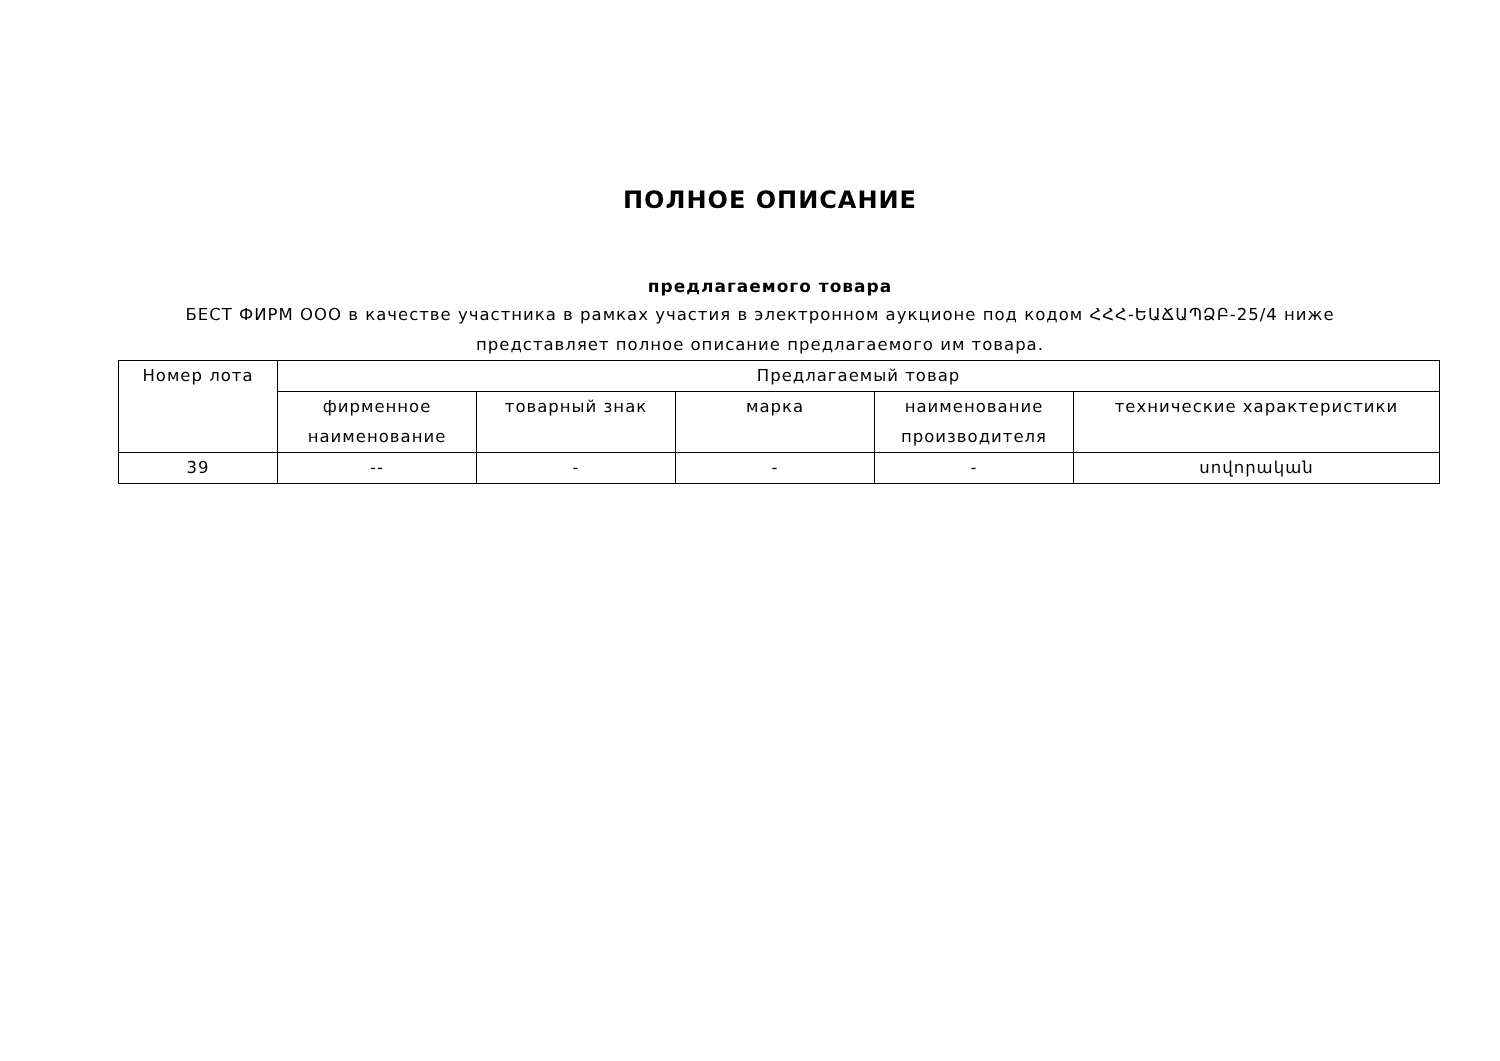ПОЛНОЕ ОПИСАНИЕ
предлагаемого товара
БЕСТ ФИРМ ООО в качестве участника в рамках участия в электронном аукционе под кодом ՀՀՀ-ԵԱՃԱՊՁԲ-25/4 ниже представляет полное описание предлагаемого им товара.
| Номер лота | Предлагаемый товар | | | | |
| | фирменное наименование | товарный знак | марка | наименование производителя | технические характеристики |
| 39 | -- | - | - | - | սովորական |